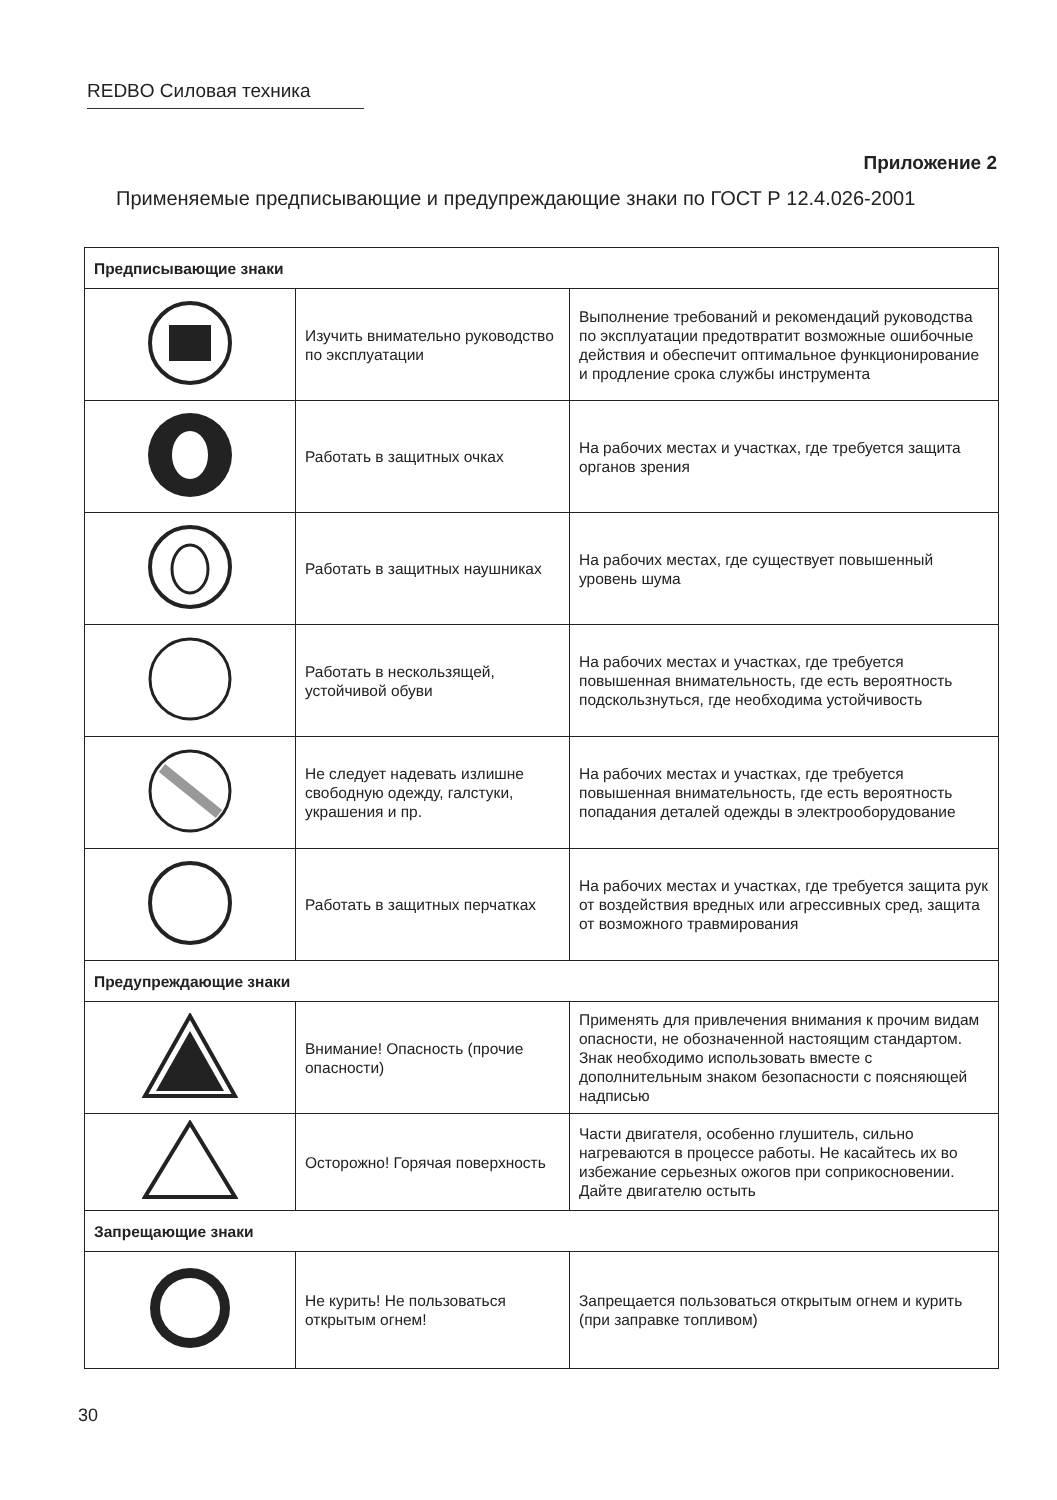REDBO Силовая техника
Приложение 2
Применяемые предписывающие и предупреждающие знаки по ГОСТ Р 12.4.026-2001
| Предписывающие знаки | | |
| --- | --- | --- |
| | Изучить внимательно руководство по эксплуатации | Выполнение требований и рекомендаций руководства по эксплуатации предотвратит возможные ошибочные действия и обеспечит оптимальное функционирование и продление срока службы инструмента |
| | Работать в защитных очках | На рабочих местах и участках, где требуется защита органов зрения |
| | Работать в защитных наушниках | На рабочих местах, где существует повышенный уровень шума |
| | Работать в нескользящей, устойчивой обуви | На рабочих местах и участках, где требуется повышенная внимательность, где есть вероятность подскользнуться, где необходима устойчивость |
| | Не следует надевать излишне свободную одежду, галстуки, украшения и пр. | На рабочих местах и участках, где требуется повышенная внимательность, где есть вероятность попадания деталей одежды в электрооборудование |
| | Работать в защитных перчатках | На рабочих местах и участках, где требуется защита рук от воздействия вредных или агрессивных сред, защита от возможного травмирования |
| Предупреждающие знаки | | |
| | Внимание! Опасность (прочие опасности) | Применять для привлечения внимания к прочим видам опасности, не обозначенной настоящим стандартом. Знак необходимо использовать вместе с дополнительным знаком безопасности с поясняющей надписью |
| | Осторожно! Горячая поверхность | Части двигателя, особенно глушитель, сильно нагреваются в процессе работы. Не касайтесь их во избежание серьезных ожогов при соприкосновении. Дайте двигателю остыть |
| Запрещающие знаки | | |
| | Не курить! Не пользоваться открытым огнем! | Запрещается пользоваться открытым огнем и курить (при заправке топливом) |
30